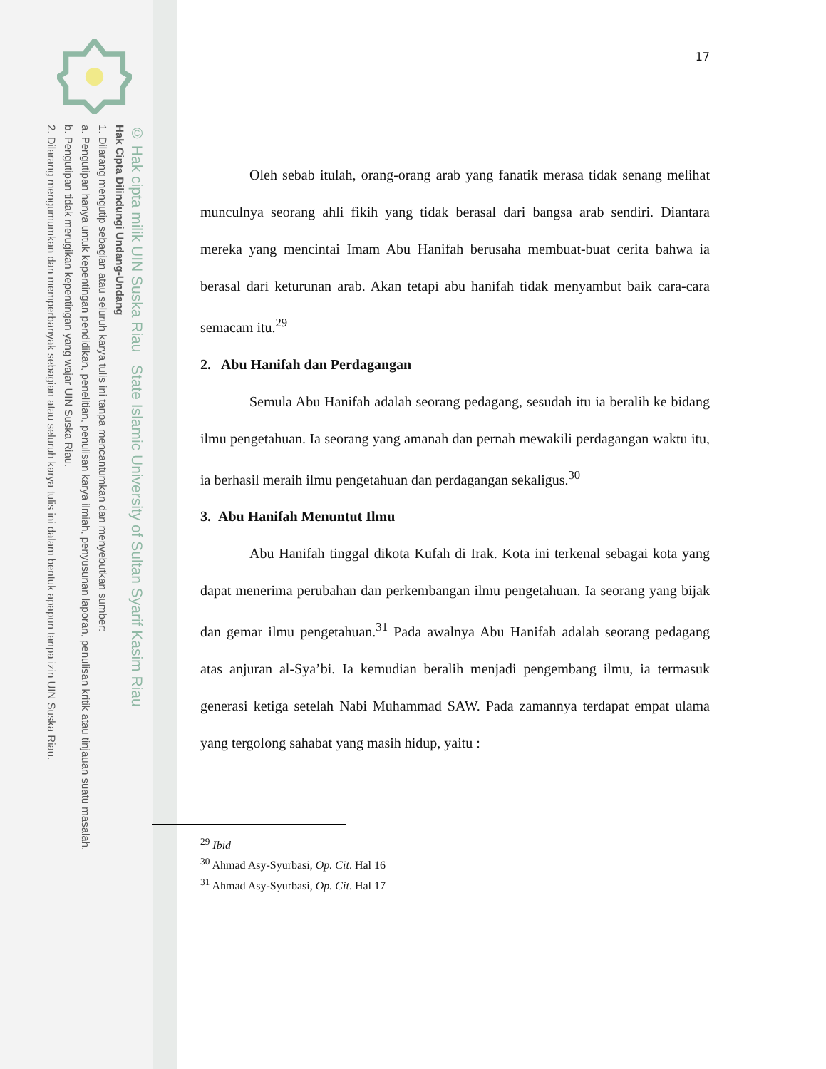© Hak cipta milik UIN Suska Riau State Islamic University of Sultan Syarif Kasim Riau
Hak Cipta Dilindungi Undang-Undang
1. Dilarang mengutip sebagian atau seluruh karya tulis ini tanpa mencantumkan dan menyebutkan sumber:
a. Pengutipan hanya untuk kepentingan pendidikan, penelitian, penulisan karya ilmiah, penyusunan laporan, penulisan kritik atau tinjauan suatu masalah.
b. Pengutipan tidak merugikan kepentingan yang wajar UIN Suska Riau.
2. Dilarang mengumumkan dan memperbanyak sebagian atau seluruh karya tulis ini dalam bentuk apapun tanpa izin UIN Suska Riau.
17
Oleh sebab itulah, orang-orang arab yang fanatik merasa tidak senang melihat munculnya seorang ahli fikih yang tidak berasal dari bangsa arab sendiri. Diantara mereka yang mencintai Imam Abu Hanifah berusaha membuat-buat cerita bahwa ia berasal dari keturunan arab. Akan tetapi abu hanifah tidak menyambut baik cara-cara semacam itu.<sup>29</sup>
2. Abu Hanifah dan Perdagangan
Semula Abu Hanifah adalah seorang pedagang, sesudah itu ia beralih ke bidang ilmu pengetahuan. Ia seorang yang amanah dan pernah mewakili perdagangan waktu itu, ia berhasil meraih ilmu pengetahuan dan perdagangan sekaligus.<sup>30</sup>
3. Abu Hanifah Menuntut Ilmu
Abu Hanifah tinggal dikota Kufah di Irak. Kota ini terkenal sebagai kota yang dapat menerima perubahan dan perkembangan ilmu pengetahuan. Ia seorang yang bijak dan gemar ilmu pengetahuan.<sup>31</sup> Pada awalnya Abu Hanifah adalah seorang pedagang atas anjuran al-Sya’bi. Ia kemudian beralih menjadi pengembang ilmu, ia termasuk generasi ketiga setelah Nabi Muhammad SAW. Pada zamannya terdapat empat ulama yang tergolong sahabat yang masih hidup, yaitu :
<sup>29</sup> Ibid
<sup>30</sup> Ahmad Asy-Syurbasi, Op. Cit. Hal 16
<sup>31</sup> Ahmad Asy-Syurbasi, Op. Cit. Hal 17